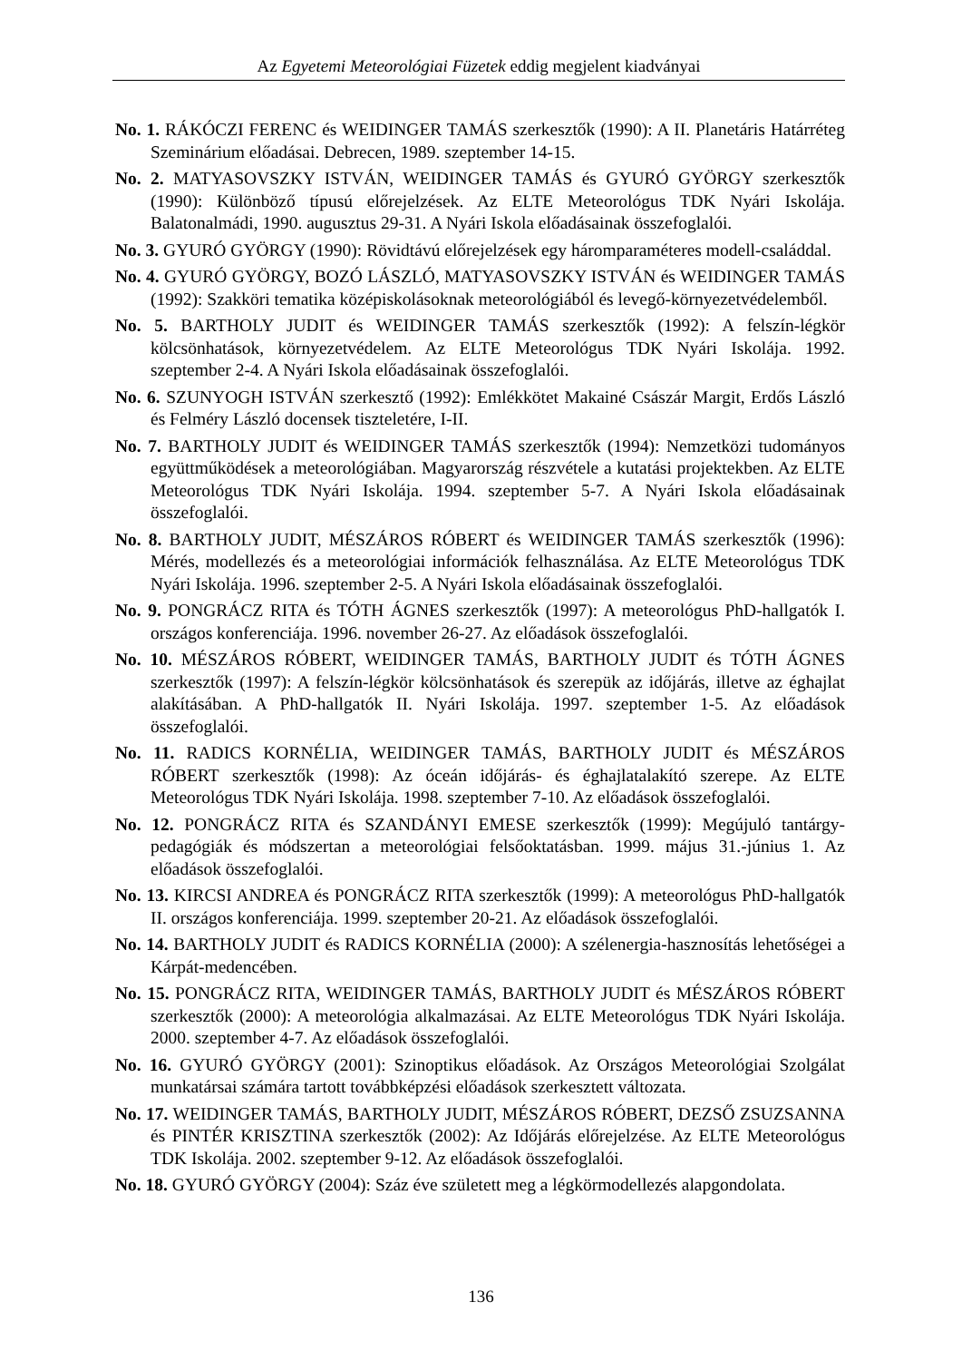Az Egyetemi Meteorológiai Füzetek eddig megjelent kiadványai
No. 1. RÁKÓCZI FERENC és WEIDINGER TAMÁS szerkesztők (1990): A II. Planetáris Határréteg Szeminárium előadásai. Debrecen, 1989. szeptember 14-15.
No. 2. MATYASOVSZKY ISTVÁN, WEIDINGER TAMÁS és GYURÓ GYÖRGY szerkesztők (1990): Különböző típusú előrejelzések. Az ELTE Meteorológus TDK Nyári Iskolája. Balatonalmádi, 1990. augusztus 29-31. A Nyári Iskola előadásainak összefoglalói.
No. 3. GYURÓ GYÖRGY (1990): Rövidtávú előrejelzések egy háromparaméteres modell-családdal.
No. 4. GYURÓ GYÖRGY, BOZÓ LÁSZLÓ, MATYASOVSZKY ISTVÁN és WEIDINGER TAMÁS (1992): Szakköri tematika középiskolásoknak meteorológiából és levegő-környezetvédelemből.
No. 5. BARTHOLY JUDIT és WEIDINGER TAMÁS szerkesztők (1992): A felszín-légkör kölcsönhatások, környezetvédelem. Az ELTE Meteorológus TDK Nyári Iskolája. 1992. szeptember 2-4. A Nyári Iskola előadásainak összefoglalói.
No. 6. SZUNYOGH ISTVÁN szerkesztő (1992): Emlékkötet Makainé Császár Margit, Erdős László és Felméry László docensek tiszteletére, I-II.
No. 7. BARTHOLY JUDIT és WEIDINGER TAMÁS szerkesztők (1994): Nemzetközi tudományos együttműködések a meteorológiában. Magyarország részvétele a kutatási projektekben. Az ELTE Meteorológus TDK Nyári Iskolája. 1994. szeptember 5-7. A Nyári Iskola előadásainak összefoglalói.
No. 8. BARTHOLY JUDIT, MÉSZÁROS RÓBERT és WEIDINGER TAMÁS szerkesztők (1996): Mérés, modellezés és a meteorológiai információk felhasználása. Az ELTE Meteorológus TDK Nyári Iskolája. 1996. szeptember 2-5. A Nyári Iskola előadásainak összefoglalói.
No. 9. PONGRÁCZ RITA és TÓTH ÁGNES szerkesztők (1997): A meteorológus PhD-hallgatók I. országos konferenciája. 1996. november 26-27. Az előadások összefoglalói.
No. 10. MÉSZÁROS RÓBERT, WEIDINGER TAMÁS, BARTHOLY JUDIT és TÓTH ÁGNES szerkesztők (1997): A felszín-légkör kölcsönhatások és szerepük az időjárás, illetve az éghajlat alakításában. A PhD-hallgatók II. Nyári Iskolája. 1997. szeptember 1-5. Az előadások összefoglalói.
No. 11. RADICS KORNÉLIA, WEIDINGER TAMÁS, BARTHOLY JUDIT és MÉSZÁROS RÓBERT szerkesztők (1998): Az óceán időjárás- és éghajlatalakító szerepe. Az ELTE Meteorológus TDK Nyári Iskolája. 1998. szeptember 7-10. Az előadások összefoglalói.
No. 12. PONGRÁCZ RITA és SZANDÁNYI EMESE szerkesztők (1999): Megújuló tantárgy-pedagógiák és módszertan a meteorológiai felsőoktatásban. 1999. május 31.-június 1. Az előadások összefoglalói.
No. 13. KIRCSI ANDREA és PONGRÁCZ RITA szerkesztők (1999): A meteorológus PhD-hallgatók II. országos konferenciája. 1999. szeptember 20-21. Az előadások összefoglalói.
No. 14. BARTHOLY JUDIT és RADICS KORNÉLIA (2000): A szélenergia-hasznosítás lehetőségei a Kárpát-medencében.
No. 15. PONGRÁCZ RITA, WEIDINGER TAMÁS, BARTHOLY JUDIT és MÉSZÁROS RÓBERT szerkesztők (2000): A meteorológia alkalmazásai. Az ELTE Meteorológus TDK Nyári Iskolája. 2000. szeptember 4-7. Az előadások összefoglalói.
No. 16. GYURÓ GYÖRGY (2001): Szinoptikus előadások. Az Országos Meteorológiai Szolgálat munkatársai számára tartott továbbképzési előadások szerkesztett változata.
No. 17. WEIDINGER TAMÁS, BARTHOLY JUDIT, MÉSZÁROS RÓBERT, DEZSŐ ZSUZSANNA és PINTÉR KRISZTINA szerkesztők (2002): Az Időjárás előrejelzése. Az ELTE Meteorológus TDK Iskolája. 2002. szeptember 9-12. Az előadások összefoglalói.
No. 18. GYURÓ GYÖRGY (2004): Száz éve született meg a légkörmodellezés alapgondolata.
136